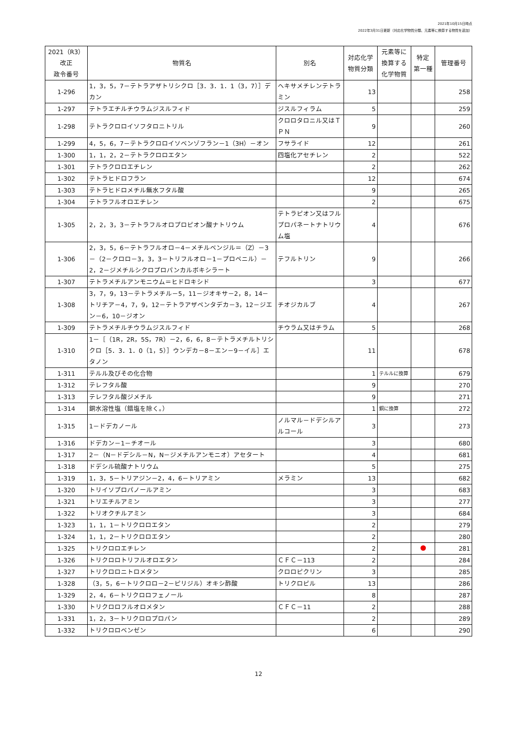2021年10月15日時点
2022年3月31日更新（対応化学物質分類、元素等に換算する物質を追加）
| 2021（R3） 改正 政令番号 | 物質名 | 別名 | 対応化学 物質分類 | 元素等に 換算する 化学物質 | 特定 第一種 | 管理番号 |
| --- | --- | --- | --- | --- | --- | --- |
| 1-296 | 1，3，5，7－テトラアザトリシクロ［3．3．1．1（3，7）］デカン | ヘキサメチレンテトラミン | 13 | | | 258 |
| 1-297 | テトラエチルチウラムジスルフィド | ジスルフィラム | 5 | | | 259 |
| 1-298 | テトラクロロイソフタロニトリル | クロロタロニル又はＴＰＮ | 9 | | | 260 |
| 1-299 | 4，5，6，7－テトラクロロイソベンゾフラン－1（3H）－オン | フサライド | 12 | | | 261 |
| 1-300 | 1，1，2，2－テトラクロロエタン | 四塩化アセチレン | 2 | | | 522 |
| 1-301 | テトラクロロエチレン | | 2 | | | 262 |
| 1-302 | テトラヒドロフラン | | 12 | | | 674 |
| 1-303 | テトラヒドロメチル無水フタル酸 | | 9 | | | 265 |
| 1-304 | テトラフルオロエチレン | | 2 | | | 675 |
| 1-305 | 2，2，3，3－テトラフルオロプロピオン酸ナトリウム | テトラピオン又はフルプロパネートナトリウム塩 | 4 | | | 676 |
| 1-306 | 2，3，5，6－テトラフルオロ－4－メチルベンジル＝（Z）－3－（2－クロロ－3，3，3－トリフルオロ－1－プロペニル）－2，2－ジメチルシクロプロパンカルボキシラート | テフルトリン | 9 | | | 266 |
| 1-307 | テトラメチルアンモニウム＝ヒドロキシド | | 3 | | | 677 |
| 1-308 | 3，7，9，13－テトラメチル－5，11－ジオキサ－2，8，14－トリチア－4，7，9，12－テトラアザペンタデカ－3，12－ジエン－6，10－ジオン | チオジカルブ | 4 | | | 267 |
| 1-309 | テトラメチルチウラムジスルフィド | チウラム又はチラム | 5 | | | 268 |
| 1-310 | 1－［（1R，2R，5S，7R）－2，6，6，8－テトラメチルトリシクロ［5．3．1．0（1，5）］ウンデカ－8－エン－9－イル］エタノン | | 11 | | | 678 |
| 1-311 | テルル及びその化合物 | | 1 | テルルに換算 | | 679 |
| 1-312 | テレフタル酸 | | 9 | | | 270 |
| 1-313 | テレフタル酸ジメチル | | 9 | | | 271 |
| 1-314 | 銅水溶性塩（錯塩を除く。） | | 1 | 銅に換算 | | 272 |
| 1-315 | 1－ドデカノール | ノルマル－ドデシルアルコール | 3 | | | 273 |
| 1-316 | ドデカン－1－チオール | | 3 | | | 680 |
| 1-317 | 2－（N－ドデシル－N，N－ジメチルアンモニオ）アセタート | | 4 | | | 681 |
| 1-318 | ドデシル硫酸ナトリウム | | 5 | | | 275 |
| 1-319 | 1，3，5－トリアジン－2，4，6－トリアミン | メラミン | 13 | | | 682 |
| 1-320 | トリイソプロパノールアミン | | 3 | | | 683 |
| 1-321 | トリエチルアミン | | 3 | | | 277 |
| 1-322 | トリオクチルアミン | | 3 | | | 684 |
| 1-323 | 1，1，1－トリクロロエタン | | 2 | | | 279 |
| 1-324 | 1，1，2－トリクロロエタン | | 2 | | | 280 |
| 1-325 | トリクロロエチレン | | 2 | | | 281 |
| 1-326 | トリクロロトリフルオロエタン | ＣＦＣ－113 | 2 | | | 284 |
| 1-327 | トリクロロニトロメタン | クロロピクリン | 3 | | | 285 |
| 1-328 | （3，5，6－トリクロロ－2－ピリジル）オキシ酢酸 | トリクロピル | 13 | | | 286 |
| 1-329 | 2，4，6－トリクロロフェノール | | 8 | | | 287 |
| 1-330 | トリクロロフルオロメタン | ＣＦＣ－11 | 2 | | | 288 |
| 1-331 | 1，2，3－トリクロロプロパン | | 2 | | | 289 |
| 1-332 | トリクロロベンゼン | | 6 | | | 290 |
12